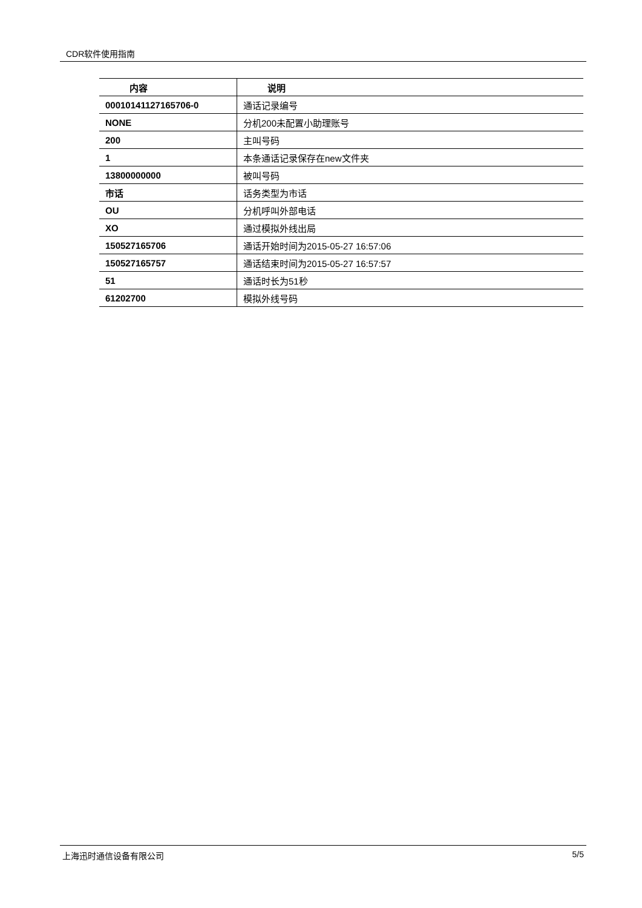CDR软件使用指南
| 内容 | 说明 |
| --- | --- |
| 00010141127165706-0 | 通话记录编号 |
| NONE | 分机200未配置小助理账号 |
| 200 | 主叫号码 |
| 1 | 本条通话记录保存在new文件夹 |
| 13800000000 | 被叫号码 |
| 市话 | 话务类型为市话 |
| OU | 分机呼叫外部电话 |
| XO | 通过模拟外线出局 |
| 150527165706 | 通话开始时间为2015-05-27 16:57:06 |
| 150527165757 | 通话结束时间为2015-05-27 16:57:57 |
| 51 | 通话时长为51秒 |
| 61202700 | 模拟外线号码 |
上海迅时通信设备有限公司 5/5